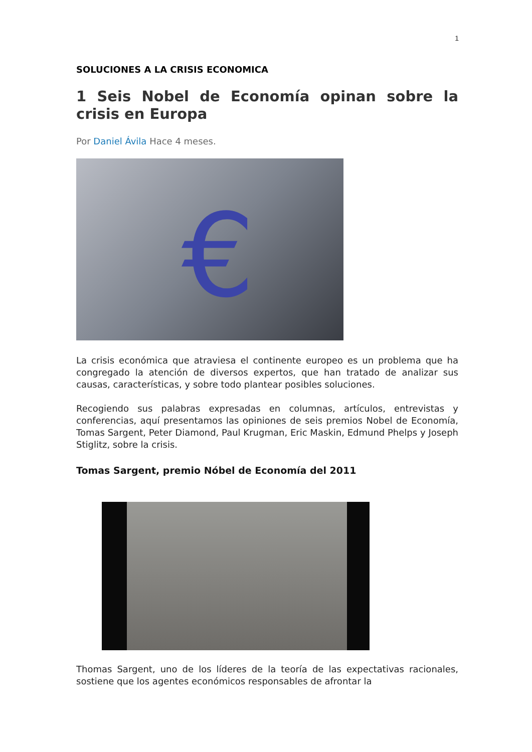1
SOLUCIONES A LA CRISIS ECONOMICA
1 Seis Nobel de Economía opinan sobre la crisis en Europa
Por Daniel Ávila Hace 4 meses.
€
La crisis económica que atraviesa el continente europeo es un problema que ha congregado la atención de diversos expertos, que han tratado de analizar sus causas, características, y sobre todo plantear posibles soluciones.
Recogiendo sus palabras expresadas en columnas, artículos, entrevistas y conferencias, aquí presentamos las opiniones de seis premios Nobel de Economía, Tomas Sargent, Peter Diamond, Paul Krugman, Eric Maskin, Edmund Phelps y Joseph Stiglitz, sobre la crisis.
Tomas Sargent, premio Nóbel de Economía del 2011
Thomas Sargent, uno de los líderes de la teoría de las expectativas racionales, sostiene que los agentes económicos responsables de afrontar la